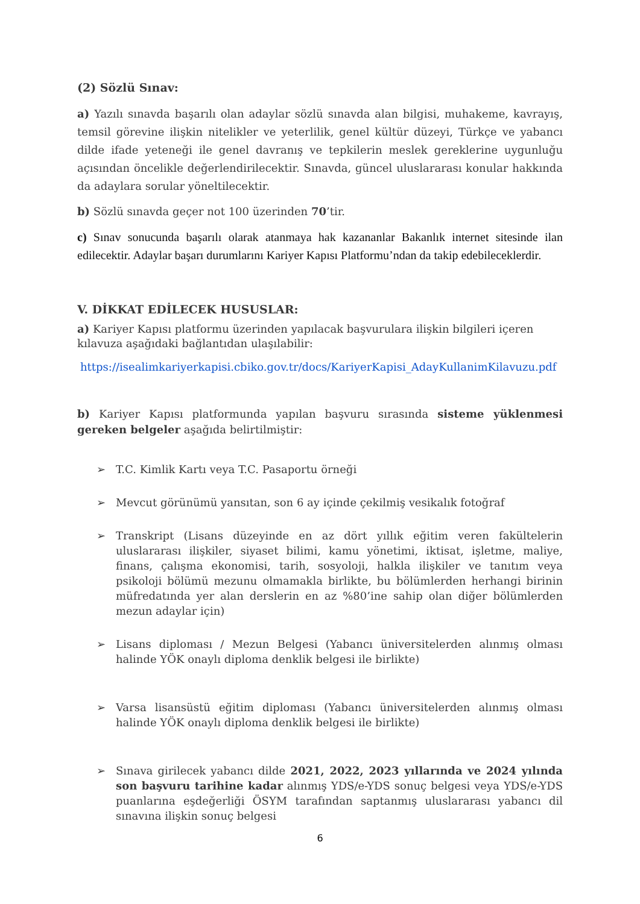(2) Sözlü Sınav:
a) Yazılı sınavda başarılı olan adaylar sözlü sınavda alan bilgisi, muhakeme, kavrayış, temsil görevine ilişkin nitelikler ve yeterlilik, genel kültür düzeyi, Türkçe ve yabancı dilde ifade yeteneği ile genel davranış ve tepkilerin meslek gereklerine uygunluğu açısından öncelikle değerlendirilecektir. Sınavda, güncel uluslararası konular hakkında da adaylara sorular yöneltilecektir.
b) Sözlü sınavda geçer not 100 üzerinden 70’tir.
c) Sınav sonucunda başarılı olarak atanmaya hak kazananlar Bakanlık internet sitesinde ilan edilecektir. Adaylar başarı durumlarını Kariyer Kapısı Platformu’ndan da takip edebileceklerdir.
V. DİKKAT EDİLECEK HUSUSLAR:
a) Kariyer Kapısı platformu üzerinden yapılacak başvurulara ilişkin bilgileri içeren kılavuza aşağıdaki bağlantıdan ulaşılabilir:
https://isealimkariyerkapisi.cbiko.gov.tr/docs/KariyerKapisi_AdayKullanimKilavuzu.pdf
b) Kariyer Kapısı platformunda yapılan başvuru sırasında sisteme yüklenmesi gereken belgeler aşağıda belirtilmiştir:
➢ T.C. Kimlik Kartı veya T.C. Pasaportu örneği
➢ Mevcut görünümü yansıtan, son 6 ay içinde çekilmiş vesikalık fotoğraf
➢ Transkript (Lisans düzeyinde en az dört yıllık eğitim veren fakültelerin uluslararası ilişkiler, siyaset bilimi, kamu yönetimi, iktisat, işletme, maliye, finans, çalışma ekonomisi, tarih, sosyoloji, halkla ilişkiler ve tanıtım veya psikoloji bölümü mezunu olmamakla birlikte, bu bölümlerden herhangi birinin müfredatında yer alan derslerin en az %80’ine sahip olan diğer bölümlerden mezun adaylar için)
➢ Lisans diploması / Mezun Belgesi (Yabancı üniversitelerden alınmış olması halinde YÖK onaylı diploma denklik belgesi ile birlikte)
➢ Varsa lisansüstü eğitim diploması (Yabancı üniversitelerden alınmış olması halinde YÖK onaylı diploma denklik belgesi ile birlikte)
➢ Sınava girilecek yabancı dilde 2021, 2022, 2023 yıllarında ve 2024 yılında son başvuru tarihine kadar alınmış YDS/e-YDS sonuç belgesi veya YDS/e-YDS puanlarına eşdeğerliği ÖSYM tarafından saptanmış uluslararası yabancı dil sınavına ilişkin sonuç belgesi
6